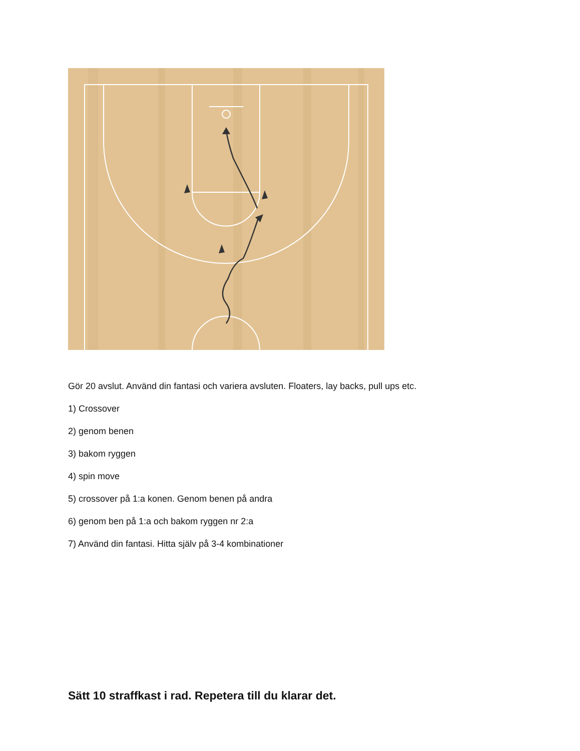Gör 20 avslut. Använd din fantasi och variera avsluten. Floaters, lay backs, pull ups etc.
1) Crossover
2) genom benen
3) bakom ryggen
4) spin move
5) crossover på 1:a konen. Genom benen på andra
6) genom ben på 1:a och bakom ryggen nr 2:a
7) Använd din fantasi. Hitta själv på 3-4 kombinationer
Sätt 10 straffkast i rad. Repetera till du klarar det.